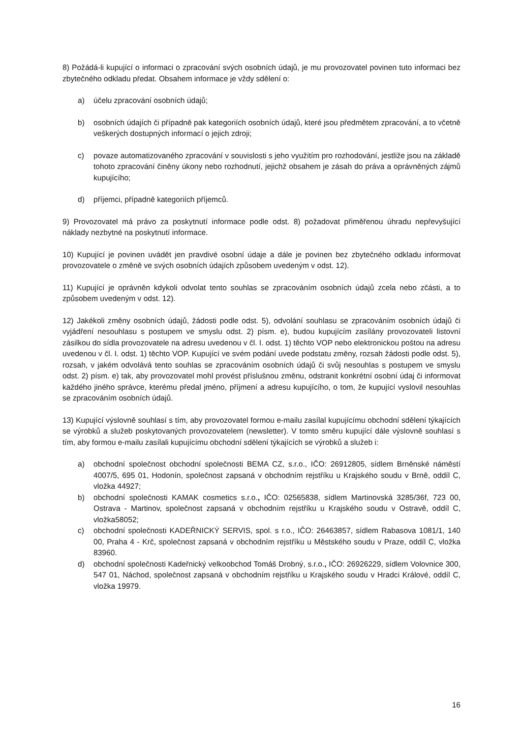8) Požádá-li kupující o informaci o zpracování svých osobních údajů, je mu provozovatel povinen tuto informaci bez zbytečného odkladu předat. Obsahem informace je vždy sdělení o:
a) účelu zpracování osobních údajů;
b) osobních údajích či případně pak kategoriích osobních údajů, které jsou předmětem zpracování, a to včetně veškerých dostupných informací o jejich zdroji;
c) povaze automatizovaného zpracování v souvislosti s jeho využitím pro rozhodování, jestliže jsou na základě tohoto zpracování činěny úkony nebo rozhodnutí, jejichž obsahem je zásah do práva a oprávněných zájmů kupujícího;
d) příjemci, případně kategoriích příjemců.
9) Provozovatel má právo za poskytnutí informace podle odst. 8) požadovat přiměřenou úhradu nepřevyšující náklady nezbytné na poskytnutí informace.
10) Kupující je povinen uvádět jen pravdivé osobní údaje a dále je povinen bez zbytečného odkladu informovat provozovatele o změně ve svých osobních údajích způsobem uvedeným v odst. 12).
11) Kupující je oprávněn kdykoli odvolat tento souhlas se zpracováním osobních údajů zcela nebo zčásti, a to způsobem uvedeným v odst. 12).
12) Jakékoli změny osobních údajů, žádosti podle odst. 5), odvolání souhlasu se zpracováním osobních údajů či vyjádření nesouhlasu s postupem ve smyslu odst. 2) písm. e), budou kupujícím zasílány provozovateli listovní zásilkou do sídla provozovatele na adresu uvedenou v čl. I. odst. 1) těchto VOP nebo elektronickou poštou na adresu uvedenou v čl. I. odst. 1) těchto VOP. Kupující ve svém podání uvede podstatu změny, rozsah žádosti podle odst. 5), rozsah, v jakém odvolává tento souhlas se zpracováním osobních údajů či svůj nesouhlas s postupem ve smyslu odst. 2) písm. e) tak, aby provozovatel mohl provést příslušnou změnu, odstranit konkrétní osobní údaj či informovat každého jiného správce, kterému předal jméno, příjmení a adresu kupujícího, o tom, že kupující vyslovil nesouhlas se zpracováním osobních údajů.
13) Kupující výslovně souhlasí s tím, aby provozovatel formou e-mailu zasílal kupujícímu obchodní sdělení týkajících se výrobků a služeb poskytovaných provozovatelem (newsletter). V tomto směru kupující dále výslovně souhlasí s tím, aby formou e-mailu zasílali kupujícímu obchodní sdělení týkajících se výrobků a služeb i:
a) obchodní společnost obchodní společnosti BEMA CZ, s.r.o., IČO: 26912805, sídlem Brněnské náměstí 4007/5, 695 01, Hodonín, společnost zapsaná v obchodním rejstříku u Krajského soudu v Brně, oddíl C, vložka 44927;
b) obchodní společnosti KAMAK cosmetics s.r.o., IČO: 02565838, sídlem Martinovská 3285/36f, 723 00, Ostrava - Martinov, společnost zapsaná v obchodním rejstříku u Krajského soudu v Ostravě, oddíl C, vložka58052;
c) obchodní společnosti KADEŘNICKÝ SERVIS, spol. s r.o., IČO: 26463857, sídlem Rabasova 1081/1, 140 00, Praha 4 - Krč, společnost zapsaná v obchodním rejstříku u Městského soudu v Praze, oddíl C, vložka 83960.
d) obchodní společnosti Kadeřnický velkoobchod Tomáš Drobný, s.r.o., IČO: 26926229, sídlem Volovnice 300, 547 01, Náchod, společnost zapsaná v obchodním rejstříku u Krajského soudu v Hradci Králové, oddíl C, vložka 19979.
16